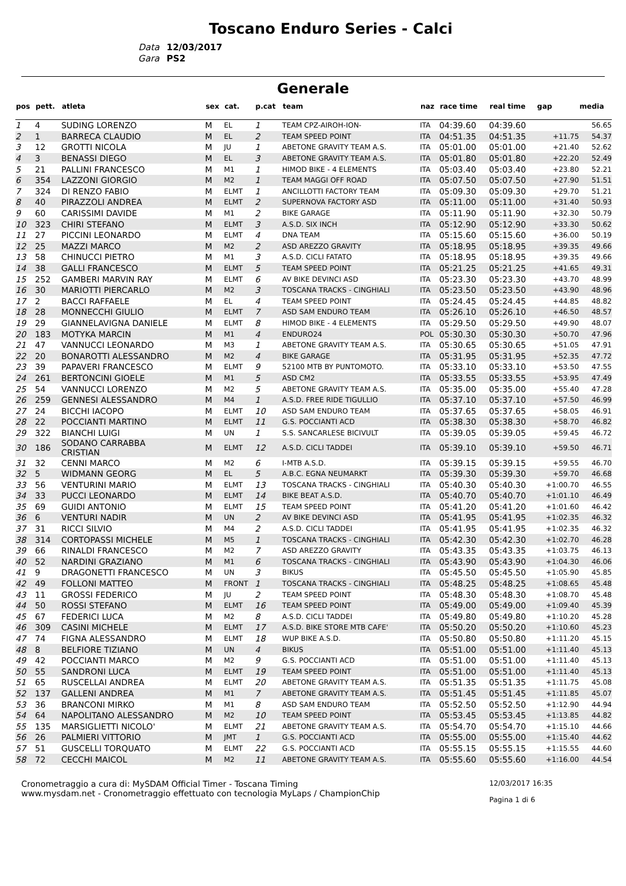Toscano Enduro Series - Calci
Data 12/03/2017
Gara PS2
Generale
| pos | pett. | atleta | sex | cat. | p.cat | team | naz | race time | real time | gap | media |
| --- | --- | --- | --- | --- | --- | --- | --- | --- | --- | --- | --- |
| 1 | 4 | SUDING LORENZO | M | EL | 1 | TEAM CPZ-AIROH-ION- | ITA | 04:39.60 | 04:39.60 | | 56.65 |
| 2 | 1 | BARRECA CLAUDIO | M | EL | 2 | TEAM SPEED POINT | ITA | 04:51.35 | 04:51.35 | +11.75 | 54.37 |
| 3 | 12 | GROTTI NICOLA | M | JU | 1 | ABETONE GRAVITY TEAM A.S. | ITA | 05:01.00 | 05:01.00 | +21.40 | 52.62 |
| 4 | 3 | BENASSI DIEGO | M | EL | 3 | ABETONE GRAVITY TEAM A.S. | ITA | 05:01.80 | 05:01.80 | +22.20 | 52.49 |
| 5 | 21 | PALLINI FRANCESCO | M | M1 | 1 | HIMOD BIKE - 4 ELEMENTS | ITA | 05:03.40 | 05:03.40 | +23.80 | 52.21 |
| 6 | 354 | LAZZONI GIORGIO | M | M2 | 1 | TEAM MAGGI OFF ROAD | ITA | 05:07.50 | 05:07.50 | +27.90 | 51.51 |
| 7 | 324 | DI RENZO FABIO | M | ELMT | 1 | ANCILLOTTI FACTORY TEAM | ITA | 05:09.30 | 05:09.30 | +29.70 | 51.21 |
| 8 | 40 | PIRAZZOLI ANDREA | M | ELMT | 2 | SUPERNOVA FACTORY ASD | ITA | 05:11.00 | 05:11.00 | +31.40 | 50.93 |
| 9 | 60 | CARISSIMI DAVIDE | M | M1 | 2 | BIKE GARAGE | ITA | 05:11.90 | 05:11.90 | +32.30 | 50.79 |
| 10 | 323 | CHIRI STEFANO | M | ELMT | 3 | A.S.D. SIX INCH | ITA | 05:12.90 | 05:12.90 | +33.30 | 50.62 |
| 11 | 27 | PICCINI LEONARDO | M | ELMT | 4 | DNA TEAM | ITA | 05:15.60 | 05:15.60 | +36.00 | 50.19 |
| 12 | 25 | MAZZI MARCO | M | M2 | 2 | ASD AREZZO GRAVITY | ITA | 05:18.95 | 05:18.95 | +39.35 | 49.66 |
| 13 | 58 | CHINUCCI PIETRO | M | M1 | 3 | A.S.D. CICLI FATATO | ITA | 05:18.95 | 05:18.95 | +39.35 | 49.66 |
| 14 | 38 | GALLI FRANCESCO | M | ELMT | 5 | TEAM SPEED POINT | ITA | 05:21.25 | 05:21.25 | +41.65 | 49.31 |
| 15 | 252 | GAMBERI MARVIN RAY | M | ELMT | 6 | AV BIKE DEVINCI ASD | ITA | 05:23.30 | 05:23.30 | +43.70 | 48.99 |
| 16 | 30 | MARIOTTI PIERCARLO | M | M2 | 3 | TOSCANA TRACKS - CINGHIALI | ITA | 05:23.50 | 05:23.50 | +43.90 | 48.96 |
| 17 | 2 | BACCI RAFFAELE | M | EL | 4 | TEAM SPEED POINT | ITA | 05:24.45 | 05:24.45 | +44.85 | 48.82 |
| 18 | 28 | MONNECCHI GIULIO | M | ELMT | 7 | ASD SAM ENDURO TEAM | ITA | 05:26.10 | 05:26.10 | +46.50 | 48.57 |
| 19 | 29 | GIANNELAVIGNA DANIELE | M | ELMT | 8 | HIMOD BIKE - 4 ELEMENTS | ITA | 05:29.50 | 05:29.50 | +49.90 | 48.07 |
| 20 | 183 | MOTYKA MARCIN | M | M1 | 4 | ENDURO24 | POL | 05:30.30 | 05:30.30 | +50.70 | 47.96 |
| 21 | 47 | VANNUCCI LEONARDO | M | M3 | 1 | ABETONE GRAVITY TEAM A.S. | ITA | 05:30.65 | 05:30.65 | +51.05 | 47.91 |
| 22 | 20 | BONAROTTI ALESSANDRO | M | M2 | 4 | BIKE GARAGE | ITA | 05:31.95 | 05:31.95 | +52.35 | 47.72 |
| 23 | 39 | PAPAVERI FRANCESCO | M | ELMT | 9 | 52100 MTB BY PUNTOMOTO. | ITA | 05:33.10 | 05:33.10 | +53.50 | 47.55 |
| 24 | 261 | BERTONCINI GIOELE | M | M1 | 5 | ASD CM2 | ITA | 05:33.55 | 05:33.55 | +53.95 | 47.49 |
| 25 | 54 | VANNUCCI LORENZO | M | M2 | 5 | ABETONE GRAVITY TEAM A.S. | ITA | 05:35.00 | 05:35.00 | +55.40 | 47.28 |
| 26 | 259 | GENNESI ALESSANDRO | M | M4 | 1 | A.S.D. FREE RIDE TIGULLIO | ITA | 05:37.10 | 05:37.10 | +57.50 | 46.99 |
| 27 | 24 | BICCHI IACOPO | M | ELMT | 10 | ASD SAM ENDURO TEAM | ITA | 05:37.65 | 05:37.65 | +58.05 | 46.91 |
| 28 | 22 | POCCIANTI MARTINO | M | ELMT | 11 | G.S. POCCIANTI ACD | ITA | 05:38.30 | 05:38.30 | +58.70 | 46.82 |
| 29 | 322 | BIANCHI LUIGI | M | UN | 1 | S.S. SANCARLESE BICIVULT | ITA | 05:39.05 | 05:39.05 | +59.45 | 46.72 |
| 30 | 186 | SODANO CARRABBA CRISTIAN | M | ELMT | 12 | A.S.D. CICLI TADDEI | ITA | 05:39.10 | 05:39.10 | +59.50 | 46.71 |
| 31 | 32 | CENNI MARCO | M | M2 | 6 | I-MTB A.S.D. | ITA | 05:39.15 | 05:39.15 | +59.55 | 46.70 |
| 32 | 5 | WIDMANN GEORG | M | EL | 5 | A.B.C. EGNA NEUMARKT | ITA | 05:39.30 | 05:39.30 | +59.70 | 46.68 |
| 33 | 56 | VENTURINI MARIO | M | ELMT | 13 | TOSCANA TRACKS - CINGHIALI | ITA | 05:40.30 | 05:40.30 | +1:00.70 | 46.55 |
| 34 | 33 | PUCCI LEONARDO | M | ELMT | 14 | BIKE BEAT A.S.D. | ITA | 05:40.70 | 05:40.70 | +1:01.10 | 46.49 |
| 35 | 69 | GUIDI ANTONIO | M | ELMT | 15 | TEAM SPEED POINT | ITA | 05:41.20 | 05:41.20 | +1:01.60 | 46.42 |
| 36 | 6 | VENTURI NADIR | M | UN | 2 | AV BIKE DEVINCI ASD | ITA | 05:41.95 | 05:41.95 | +1:02.35 | 46.32 |
| 37 | 31 | RICCI SILVIO | M | M4 | 2 | A.S.D. CICLI TADDEI | ITA | 05:41.95 | 05:41.95 | +1:02.35 | 46.32 |
| 38 | 314 | CORTOPASSI MICHELE | M | M5 | 1 | TOSCANA TRACKS - CINGHIALI | ITA | 05:42.30 | 05:42.30 | +1:02.70 | 46.28 |
| 39 | 66 | RINALDI FRANCESCO | M | M2 | 7 | ASD AREZZO GRAVITY | ITA | 05:43.35 | 05:43.35 | +1:03.75 | 46.13 |
| 40 | 52 | NARDINI GRAZIANO | M | M1 | 6 | TOSCANA TRACKS - CINGHIALI | ITA | 05:43.90 | 05:43.90 | +1:04.30 | 46.06 |
| 41 | 9 | DRAGONETTI FRANCESCO | M | UN | 3 | BIKUS | ITA | 05:45.50 | 05:45.50 | +1:05.90 | 45.85 |
| 42 | 49 | FOLLONI MATTEO | M | FRONT | 1 | TOSCANA TRACKS - CINGHIALI | ITA | 05:48.25 | 05:48.25 | +1:08.65 | 45.48 |
| 43 | 11 | GROSSI FEDERICO | M | JU | 2 | TEAM SPEED POINT | ITA | 05:48.30 | 05:48.30 | +1:08.70 | 45.48 |
| 44 | 50 | ROSSI STEFANO | M | ELMT | 16 | TEAM SPEED POINT | ITA | 05:49.00 | 05:49.00 | +1:09.40 | 45.39 |
| 45 | 67 | FEDERICI LUCA | M | M2 | 8 | A.S.D. CICLI TADDEI | ITA | 05:49.80 | 05:49.80 | +1:10.20 | 45.28 |
| 46 | 309 | CASINI MICHELE | M | ELMT | 17 | A.S.D. BIKE STORE MTB CAFE' | ITA | 05:50.20 | 05:50.20 | +1:10.60 | 45.23 |
| 47 | 74 | FIGNA ALESSANDRO | M | ELMT | 18 | WUP BIKE A.S.D. | ITA | 05:50.80 | 05:50.80 | +1:11.20 | 45.15 |
| 48 | 8 | BELFIORE TIZIANO | M | UN | 4 | BIKUS | ITA | 05:51.00 | 05:51.00 | +1:11.40 | 45.13 |
| 49 | 42 | POCCIANTI MARCO | M | M2 | 9 | G.S. POCCIANTI ACD | ITA | 05:51.00 | 05:51.00 | +1:11.40 | 45.13 |
| 50 | 55 | SANDRONI LUCA | M | ELMT | 19 | TEAM SPEED POINT | ITA | 05:51.00 | 05:51.00 | +1:11.40 | 45.13 |
| 51 | 65 | RUSCELLAI ANDREA | M | ELMT | 20 | ABETONE GRAVITY TEAM A.S. | ITA | 05:51.35 | 05:51.35 | +1:11.75 | 45.08 |
| 52 | 137 | GALLENI ANDREA | M | M1 | 7 | ABETONE GRAVITY TEAM A.S. | ITA | 05:51.45 | 05:51.45 | +1:11.85 | 45.07 |
| 53 | 36 | BRANCONI MIRKO | M | M1 | 8 | ASD SAM ENDURO TEAM | ITA | 05:52.50 | 05:52.50 | +1:12.90 | 44.94 |
| 54 | 64 | NAPOLITANO ALESSANDRO | M | M2 | 10 | TEAM SPEED POINT | ITA | 05:53.45 | 05:53.45 | +1:13.85 | 44.82 |
| 55 | 135 | MARSIGLIETTI NICOLO' | M | ELMT | 21 | ABETONE GRAVITY TEAM A.S. | ITA | 05:54.70 | 05:54.70 | +1:15.10 | 44.66 |
| 56 | 26 | PALMIERI VITTORIO | M | JMT | 1 | G.S. POCCIANTI ACD | ITA | 05:55.00 | 05:55.00 | +1:15.40 | 44.62 |
| 57 | 51 | GUSCELLI TORQUATO | M | ELMT | 22 | G.S. POCCIANTI ACD | ITA | 05:55.15 | 05:55.15 | +1:15.55 | 44.60 |
| 58 | 72 | CECCHI MAICOL | M | M2 | 11 | ABETONE GRAVITY TEAM A.S. | ITA | 05:55.60 | 05:55.60 | +1:16.00 | 44.54 |
Cronometraggio a cura di: MySDAM Official Timer - Toscana Timing
www.mysdam.net - Cronometraggio effettuato con tecnologia MyLaps / ChampionChip
12/03/2017 16:35
Pagina 1 di 6